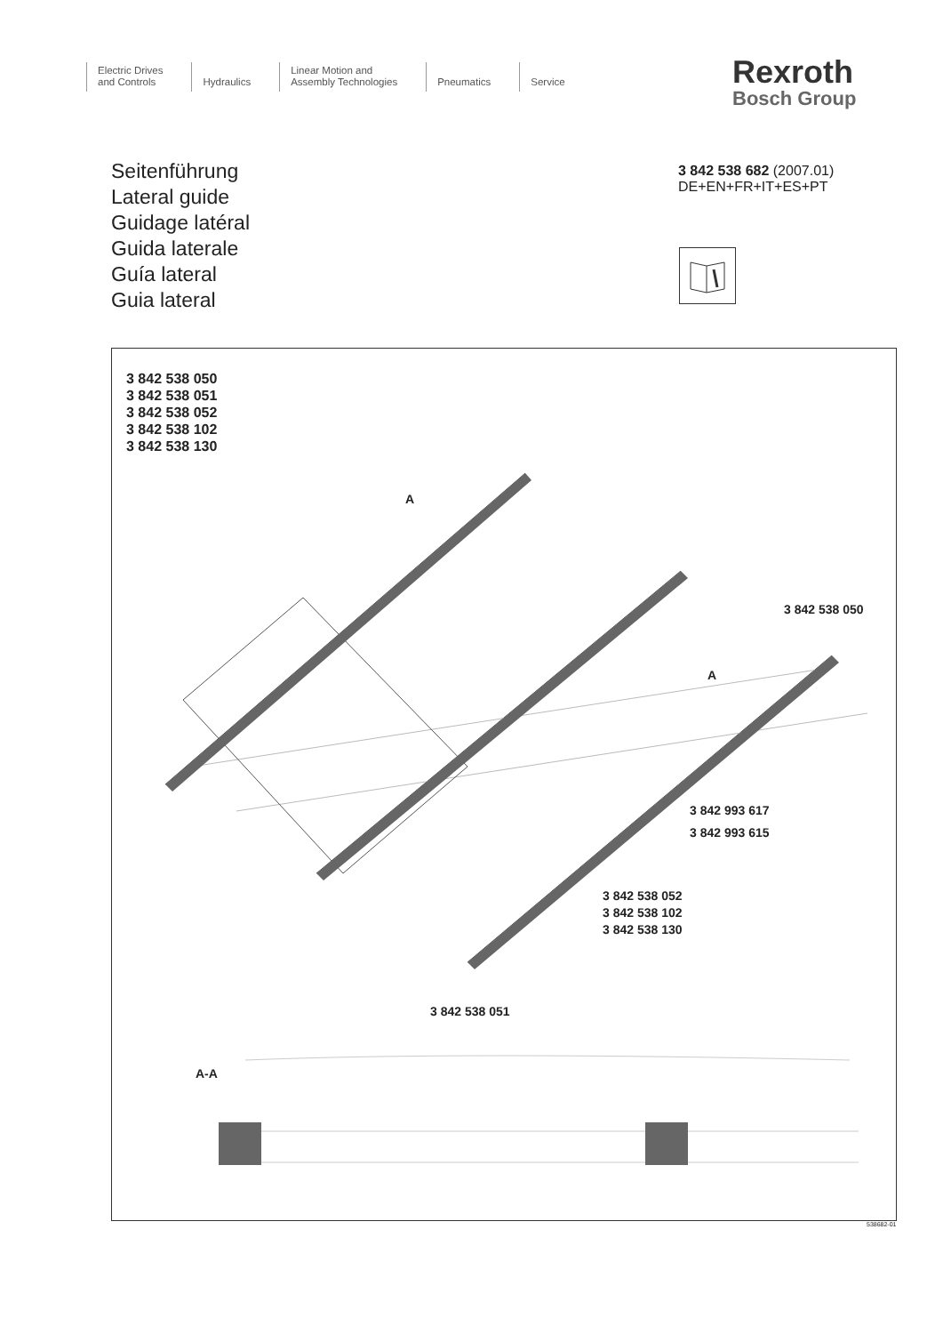Electric Drives
and Controls
Hydraulics Linear Motion and
Assembly Technologies
Pneumatics
Service
Rexroth
Bosch Group
Seitenführung
Lateral guide
Guidage latéral
Guida laterale
Guía lateral
Guia lateral
3 842 538 682 (2007.01)
DE+EN+FR+IT+ES+PT
3 842 538 050
3 842 538 051
3 842 538 052
3 842 538 102
3 842 538 130
A
A
3 842 538 050
3 842 993 617
3 842 993 615
3 842 538 052
3 842 538 102
3 842 538 130
3 842 538 051
A-A
538682-01